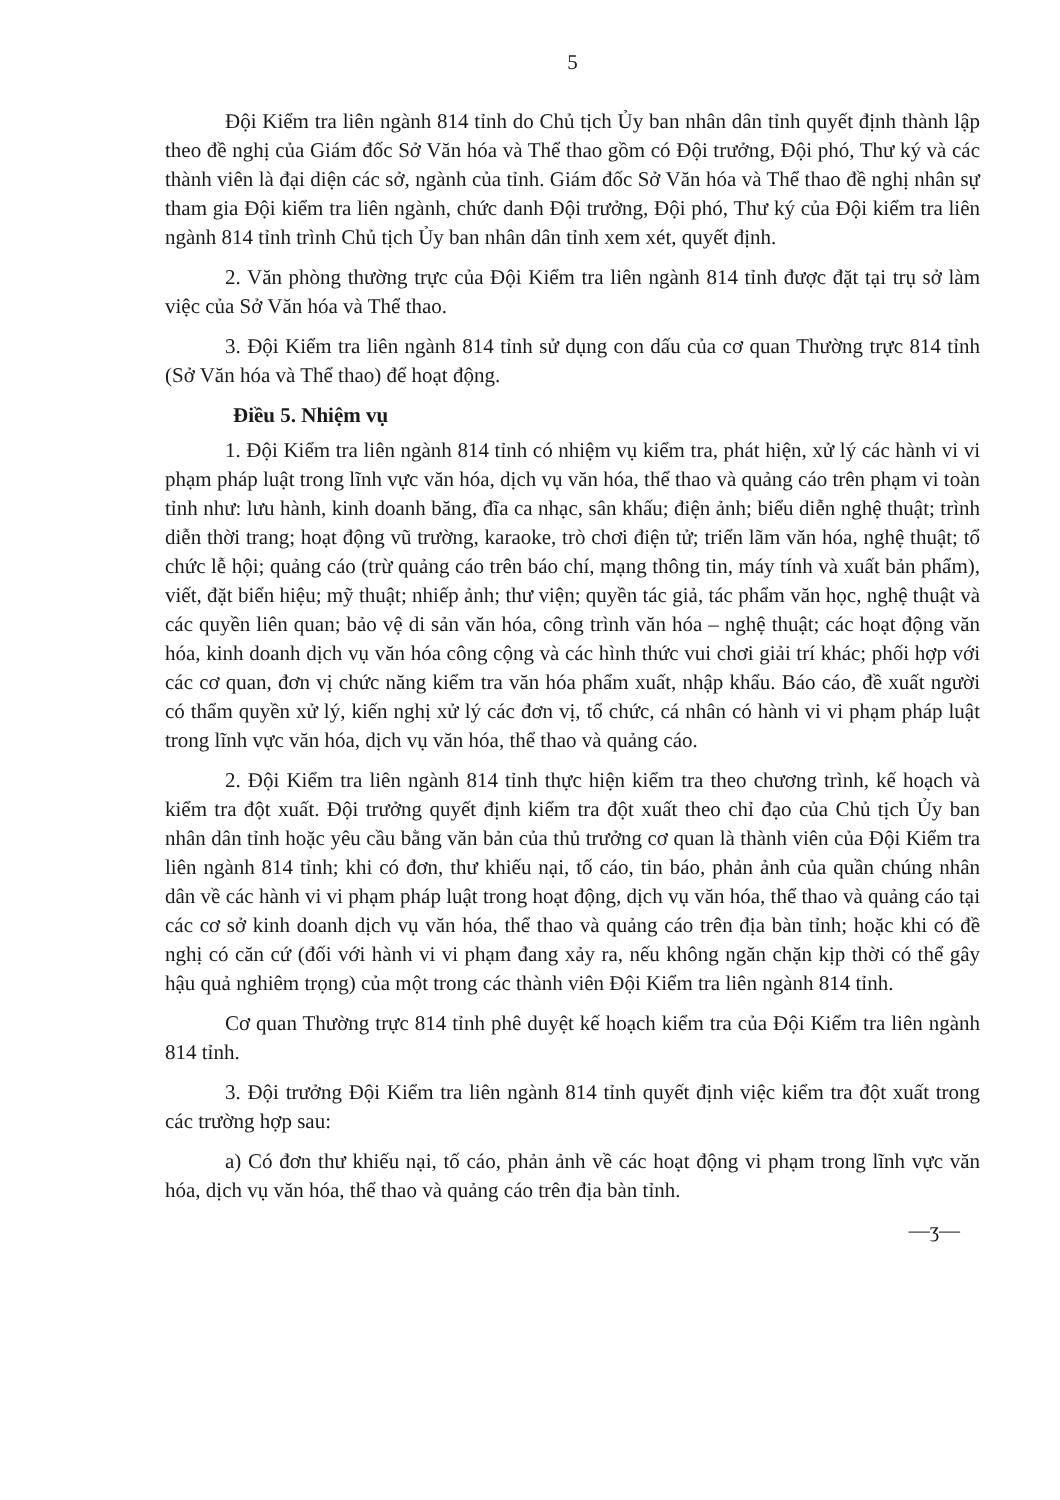5
Đội Kiểm tra liên ngành 814 tỉnh do Chủ tịch Ủy ban nhân dân tỉnh quyết định thành lập theo đề nghị của Giám đốc Sở Văn hóa và Thể thao gồm có Đội trưởng, Đội phó, Thư ký và các thành viên là đại diện các sở, ngành của tỉnh. Giám đốc Sở Văn hóa và Thể thao đề nghị nhân sự tham gia Đội kiểm tra liên ngành, chức danh Đội trưởng, Đội phó, Thư ký của Đội kiểm tra liên ngành 814 tỉnh trình Chủ tịch Ủy ban nhân dân tỉnh xem xét, quyết định.
2. Văn phòng thường trực của Đội Kiểm tra liên ngành 814 tỉnh được đặt tại trụ sở làm việc của Sở Văn hóa và Thể thao.
3. Đội Kiểm tra liên ngành 814 tỉnh sử dụng con dấu của cơ quan Thường trực 814 tỉnh (Sở Văn hóa và Thể thao) để hoạt động.
Điều 5. Nhiệm vụ
1. Đội Kiểm tra liên ngành 814 tỉnh có nhiệm vụ kiểm tra, phát hiện, xử lý các hành vi vi phạm pháp luật trong lĩnh vực văn hóa, dịch vụ văn hóa, thể thao và quảng cáo trên phạm vi toàn tỉnh như: lưu hành, kinh doanh băng, đĩa ca nhạc, sân khấu; điện ảnh; biểu diễn nghệ thuật; trình diễn thời trang; hoạt động vũ trường, karaoke, trò chơi điện tử; triển lãm văn hóa, nghệ thuật; tổ chức lễ hội; quảng cáo (trừ quảng cáo trên báo chí, mạng thông tin, máy tính và xuất bản phẩm), viết, đặt biển hiệu; mỹ thuật; nhiếp ảnh; thư viện; quyền tác giả, tác phẩm văn học, nghệ thuật và các quyền liên quan; bảo vệ di sản văn hóa, công trình văn hóa – nghệ thuật; các hoạt động văn hóa, kinh doanh dịch vụ văn hóa công cộng và các hình thức vui chơi giải trí khác; phối hợp với các cơ quan, đơn vị chức năng kiểm tra văn hóa phẩm xuất, nhập khẩu. Báo cáo, đề xuất người có thẩm quyền xử lý, kiến nghị xử lý các đơn vị, tổ chức, cá nhân có hành vi vi phạm pháp luật trong lĩnh vực văn hóa, dịch vụ văn hóa, thể thao và quảng cáo.
2. Đội Kiểm tra liên ngành 814 tỉnh thực hiện kiểm tra theo chương trình, kế hoạch và kiểm tra đột xuất. Đội trưởng quyết định kiểm tra đột xuất theo chỉ đạo của Chủ tịch Ủy ban nhân dân tỉnh hoặc yêu cầu bằng văn bản của thủ trưởng cơ quan là thành viên của Đội Kiểm tra liên ngành 814 tỉnh; khi có đơn, thư khiếu nại, tố cáo, tin báo, phản ảnh của quần chúng nhân dân về các hành vi vi phạm pháp luật trong hoạt động, dịch vụ văn hóa, thể thao và quảng cáo tại các cơ sở kinh doanh dịch vụ văn hóa, thể thao và quảng cáo trên địa bàn tỉnh; hoặc khi có đề nghị có căn cứ (đối với hành vi vi phạm đang xảy ra, nếu không ngăn chặn kịp thời có thể gây hậu quả nghiêm trọng) của một trong các thành viên Đội Kiểm tra liên ngành 814 tỉnh.
Cơ quan Thường trực 814 tỉnh phê duyệt kế hoạch kiểm tra của Đội Kiểm tra liên ngành 814 tỉnh.
3. Đội trưởng Đội Kiểm tra liên ngành 814 tỉnh quyết định việc kiểm tra đột xuất trong các trường hợp sau:
a) Có đơn thư khiếu nại, tố cáo, phản ảnh về các hoạt động vi phạm trong lĩnh vực văn hóa, dịch vụ văn hóa, thể thao và quảng cáo trên địa bàn tỉnh.
—⁠ʒ—